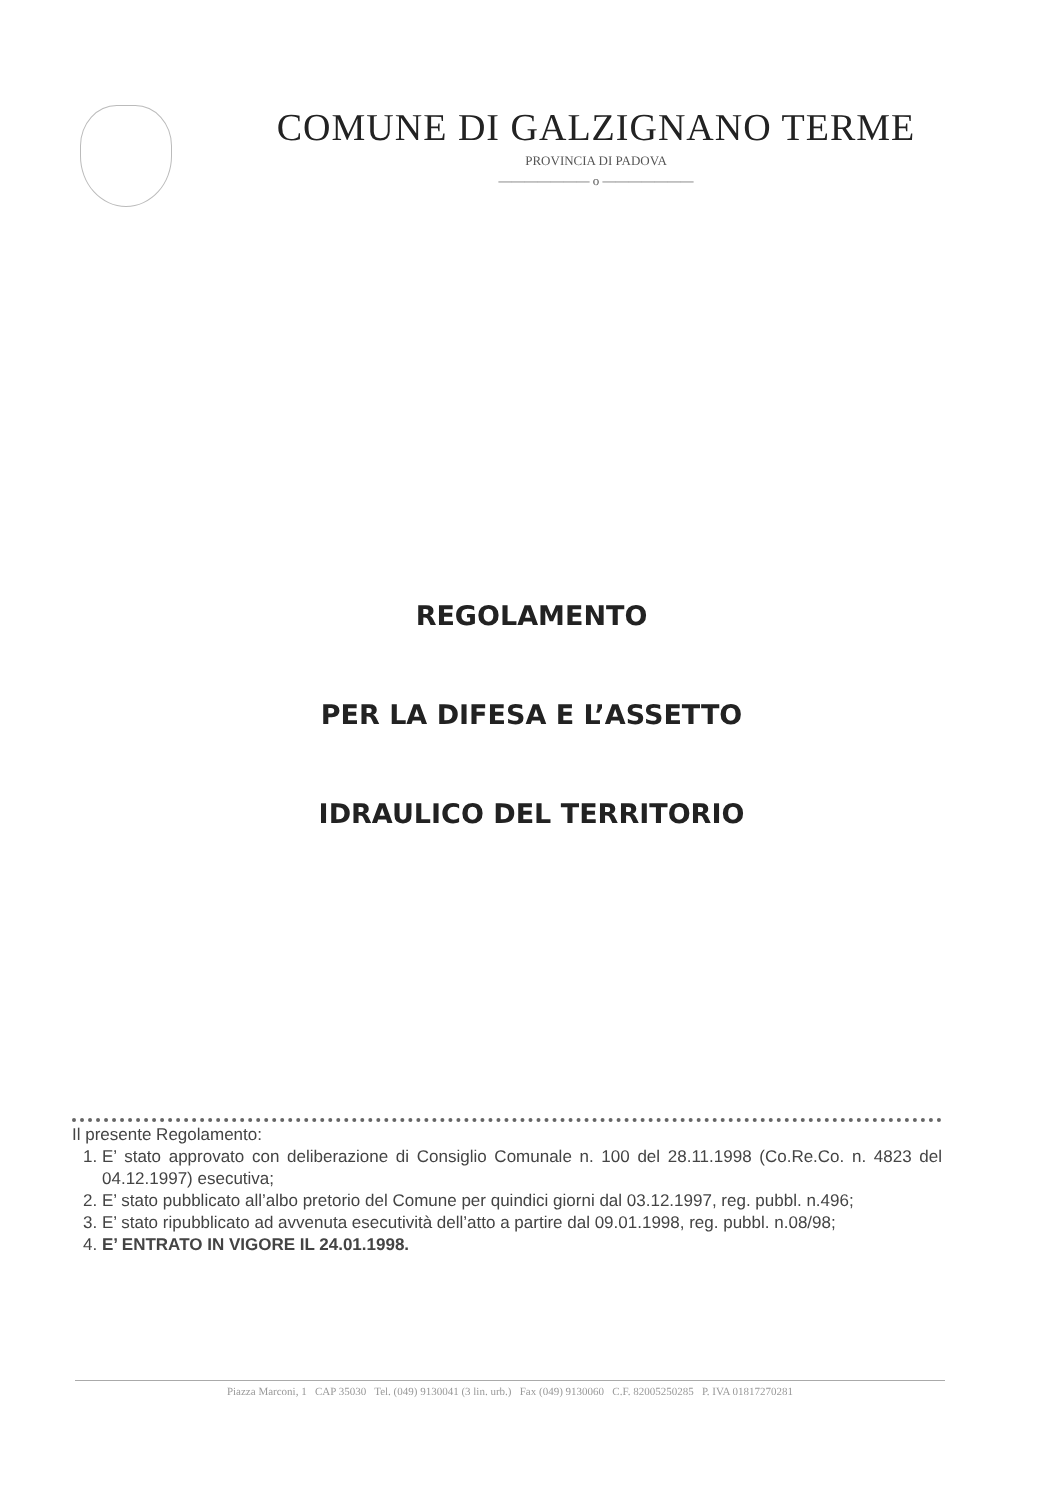COMUNE DI GALZIGNANO TERME
PROVINCIA DI PADOVA
——————— o ———————
REGOLAMENTO
PER LA DIFESA E L’ASSETTO
IDRAULICO DEL TERRITORIO
Il presente Regolamento:
1. E’ stato approvato con deliberazione di Consiglio Comunale n. 100 del 28.11.1998 (Co.Re.Co. n. 4823 del 04.12.1997) esecutiva;
2. E’ stato pubblicato all’albo pretorio del Comune per quindici giorni dal 03.12.1997, reg. pubbl. n.496;
3. E’ stato ripubblicato ad avvenuta esecutività dell’atto a partire dal 09.01.1998, reg. pubbl. n.08/98;
4. E’ ENTRATO IN VIGORE IL 24.01.1998.
Piazza Marconi, 1 CAP 35030 Tel. (049) 9130041 (3 lin. urb.) Fax (049) 9130060 C.F. 82005250285 P. IVA 01817270281